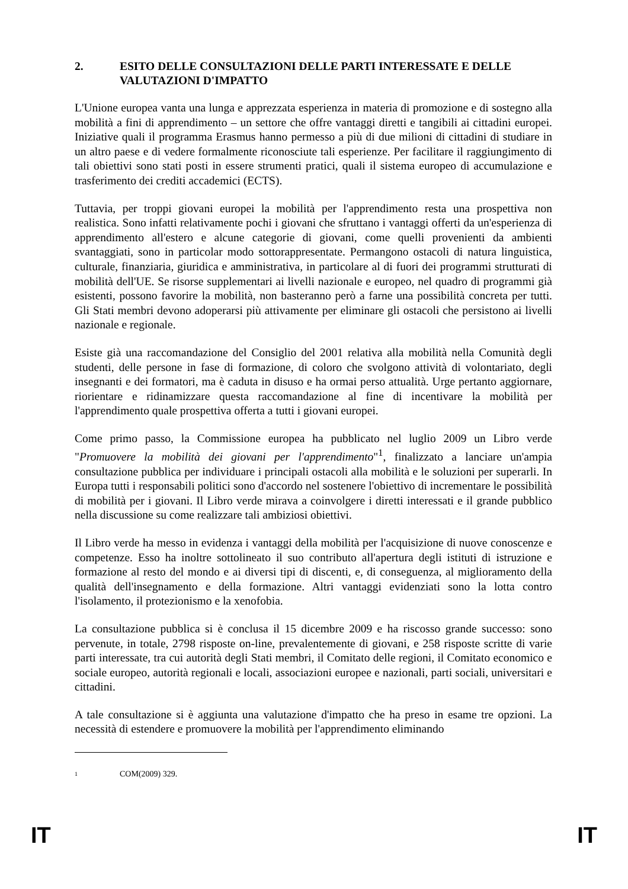2. ESITO DELLE CONSULTAZIONI DELLE PARTI INTERESSATE E DELLE VALUTAZIONI D'IMPATTO
L'Unione europea vanta una lunga e apprezzata esperienza in materia di promozione e di sostegno alla mobilità a fini di apprendimento – un settore che offre vantaggi diretti e tangibili ai cittadini europei. Iniziative quali il programma Erasmus hanno permesso a più di due milioni di cittadini di studiare in un altro paese e di vedere formalmente riconosciute tali esperienze. Per facilitare il raggiungimento di tali obiettivi sono stati posti in essere strumenti pratici, quali il sistema europeo di accumulazione e trasferimento dei crediti accademici (ECTS).
Tuttavia, per troppi giovani europei la mobilità per l'apprendimento resta una prospettiva non realistica. Sono infatti relativamente pochi i giovani che sfruttano i vantaggi offerti da un'esperienza di apprendimento all'estero e alcune categorie di giovani, come quelli provenienti da ambienti svantaggiati, sono in particolar modo sottorappresentate. Permangono ostacoli di natura linguistica, culturale, finanziaria, giuridica e amministrativa, in particolare al di fuori dei programmi strutturati di mobilità dell'UE. Se risorse supplementari ai livelli nazionale e europeo, nel quadro di programmi già esistenti, possono favorire la mobilità, non basteranno però a farne una possibilità concreta per tutti. Gli Stati membri devono adoperarsi più attivamente per eliminare gli ostacoli che persistono ai livelli nazionale e regionale.
Esiste già una raccomandazione del Consiglio del 2001 relativa alla mobilità nella Comunità degli studenti, delle persone in fase di formazione, di coloro che svolgono attività di volontariato, degli insegnanti e dei formatori, ma è caduta in disuso e ha ormai perso attualità. Urge pertanto aggiornare, riorientare e ridinamizzare questa raccomandazione al fine di incentivare la mobilità per l'apprendimento quale prospettiva offerta a tutti i giovani europei.
Come primo passo, la Commissione europea ha pubblicato nel luglio 2009 un Libro verde "Promuovere la mobilità dei giovani per l'apprendimento"<sup>1</sup>, finalizzato a lanciare un'ampia consultazione pubblica per individuare i principali ostacoli alla mobilità e le soluzioni per superarli. In Europa tutti i responsabili politici sono d'accordo nel sostenere l'obiettivo di incrementare le possibilità di mobilità per i giovani. Il Libro verde mirava a coinvolgere i diretti interessati e il grande pubblico nella discussione su come realizzare tali ambiziosi obiettivi.
Il Libro verde ha messo in evidenza i vantaggi della mobilità per l'acquisizione di nuove conoscenze e competenze. Esso ha inoltre sottolineato il suo contributo all'apertura degli istituti di istruzione e formazione al resto del mondo e ai diversi tipi di discenti, e, di conseguenza, al miglioramento della qualità dell'insegnamento e della formazione. Altri vantaggi evidenziati sono la lotta contro l'isolamento, il protezionismo e la xenofobia.
La consultazione pubblica si è conclusa il 15 dicembre 2009 e ha riscosso grande successo: sono pervenute, in totale, 2798 risposte on-line, prevalentemente di giovani, e 258 risposte scritte di varie parti interessate, tra cui autorità degli Stati membri, il Comitato delle regioni, il Comitato economico e sociale europeo, autorità regionali e locali, associazioni europee e nazionali, parti sociali, universitari e cittadini.
A tale consultazione si è aggiunta una valutazione d'impatto che ha preso in esame tre opzioni. La necessità di estendere e promuovere la mobilità per l'apprendimento eliminando
<sup>1</sup> COM(2009) 329.
IT IT